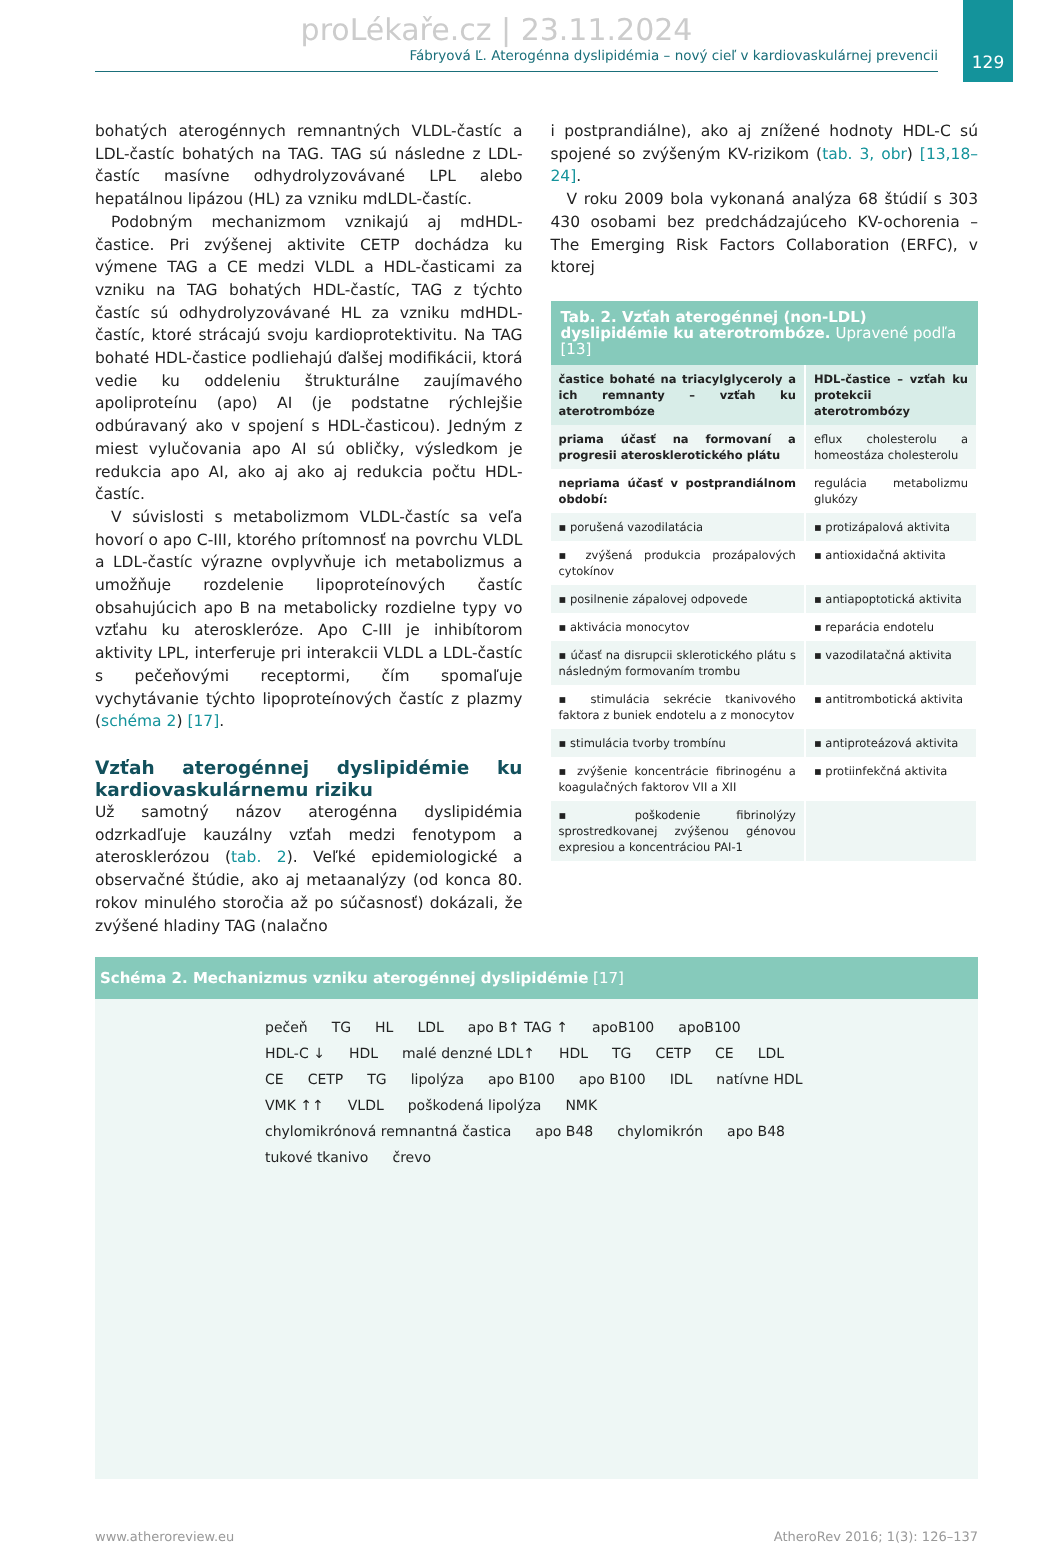129
proLékaře.cz | 23.11.2024
Fábryová Ľ. Aterogénna dyslipidémia – nový cieľ v kardiovaskulárnej prevencii
bohatých aterogénnych remnantných VLDL-častíc a LDL-častíc bohatých na TAG. TAG sú následne z LDL-častíc masívne odhydrolyzovávané LPL alebo hepatálnou lipázou (HL) za vzniku mdLDL-častíc.
Podobným mechanizmom vznikajú aj mdHDL-častice. Pri zvýšenej aktivite CETP dochádza ku výmene TAG a CE medzi VLDL a HDL-časticami za vzniku na TAG bohatých HDL-častíc, TAG z týchto častíc sú odhydrolyzovávané HL za vzniku mdHDL-častíc, ktoré strácajú svoju kardioprotektivitu. Na TAG bohaté HDL-častice podliehajú ďalšej modifikácii, ktorá vedie ku oddeleniu štrukturálne zaujímavého apoliproteínu (apo) AI (je podstatne rýchlejšie odbúravaný ako v spojení s HDL-časticou). Jedným z miest vylučovania apo AI sú obličky, výsledkom je redukcia apo AI, ako aj ako aj redukcia počtu HDL-častíc.
V súvislosti s metabolizmom VLDL-častíc sa veľa hovorí o apo C-III, ktorého prítomnosť na povrchu VLDL a LDL-častíc výrazne ovplyvňuje ich metabolizmus a umožňuje rozdelenie lipoproteínových častíc obsahujúcich apo B na metabolicky rozdielne typy vo vzťahu ku ateroskleróze. Apo C-III je inhibítorom aktivity LPL, interferuje pri interakcii VLDL a LDL-častíc s pečeňovými receptormi, čím spomaľuje vychytávanie týchto lipoproteínových častíc z plazmy (schéma 2) [17].
Vzťah aterogénnej dyslipidémie ku kardiovaskulárnemu riziku
Už samotný názov aterogénna dyslipidémia odzrkadľuje kauzálny vzťah medzi fenotypom a aterosklerózou (tab. 2). Veľké epidemiologické a observačné štúdie, ako aj metaanalýzy (od konca 80. rokov minulého storočia až po súčasnosť) dokázali, že zvýšené hladiny TAG (nalačno
i postprandiálne), ako aj znížené hodnoty HDL-C sú spojené so zvýšeným KV-rizikom (tab. 3, obr) [13,18–24].
V roku 2009 bola vykonaná analýza 68 štúdií s 303 430 osobami bez predchádzajúceho KV-ochorenia – The Emerging Risk Factors Collaboration (ERFC), v ktorej
Tab. 2. Vzťah aterogénnej (non-LDL) dyslipidémie ku aterotrombóze. Upravené podľa [13]
| častice bohaté na triacylglyceroly a ich remnanty – vzťah ku aterotrombóze | HDL-častice – vzťah ku protekcii aterotrombózy |
| --- | --- |
| priama účasť na formovaní a progresii aterosklerotického plátu | eflux cholesterolu a homeostáza cholesterolu |
| nepriama účasť v postprandiálnom období: | regulácia metabolizmu glukózy |
| ▪ porušená vazodilatácia | ▪ protizápalová aktivita |
| ▪ zvýšená produkcia prozápalových cytokínov | ▪ antioxidačná aktivita |
| ▪ posilnenie zápalovej odpovede | ▪ antiapoptotická aktivita |
| ▪ aktivácia monocytov | ▪ reparácia endotelu |
| ▪ účasť na disrupcii sklerotického plátu s následným formovaním trombu | ▪ vazodilatačná aktivita |
| ▪ stimulácia sekrécie tkanivového faktora z buniek endotelu a z monocytov | ▪ antitrombotická aktivita |
| ▪ stimulácia tvorby trombínu | ▪ antiproteázová aktivita |
| ▪ zvýšenie koncentrácie fibrinogénu a koagulačných faktorov VII a XII | ▪ protiinfekčná aktivita |
| ▪ poškodenie fibrinolýzy sprostredkovanej zvýšenou génovou expresiou a koncentráciou PAI-1 | |
Schéma 2. Mechanizmus vzniku aterogénnej dyslipidémie [17]
pečeň TG HL LDL apo B↑ TAG ↑ apoB100 apoB100 HDL-C ↓ HDL malé denzné LDL↑ HDL TG CETP CE LDL CE CETP TG lipolýza apo B100 apo B100 IDL natívne HDL VMK ↑↑ VLDL poškodená lipolýza NMK chylomikrónová remnantná častica apo B48 chylomikrón apo B48 tukové tkanivo črevo
www.atheroreview.eu AtheroRev 2016; 1(3): 126–137